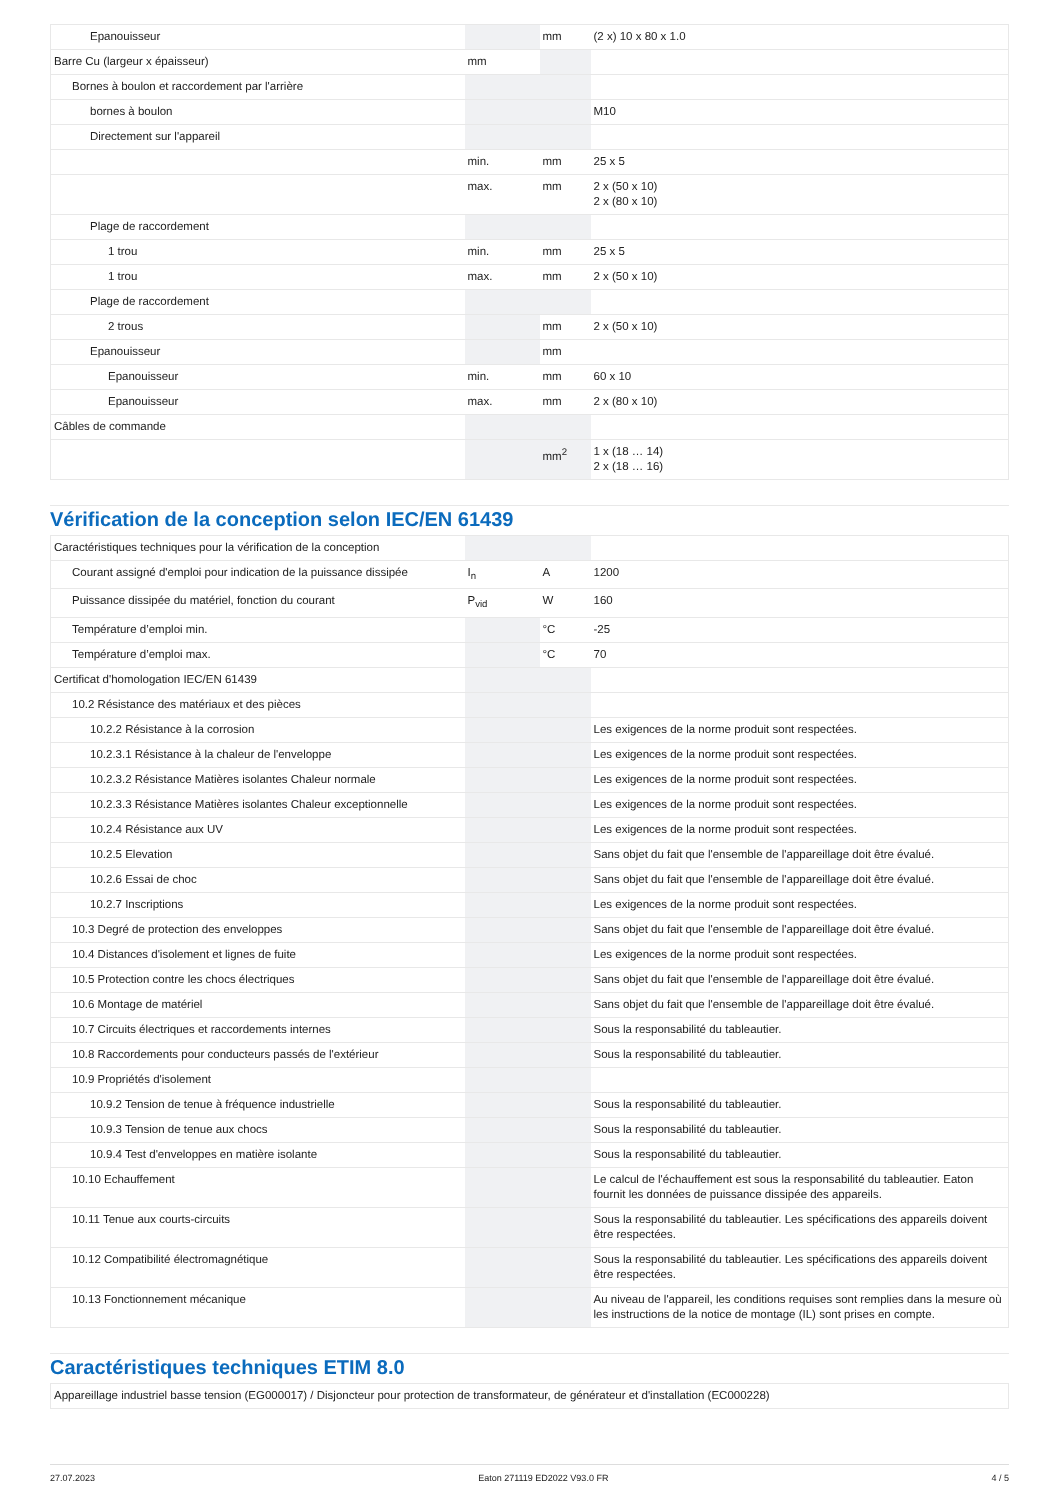| Epanouisseur | | mm | (2 x) 10 x 80 x 1.0 |
| Barre Cu (largeur x épaisseur) | mm | | |
| Bornes à boulon et raccordement par l'arrière | | | |
| bornes à boulon | | | M10 |
| Directement sur l'appareil | | | |
| | min. | mm | 25 x 5 |
| | max. | mm | 2 x (50 x 10) 2 x (80 x 10) |
| Plage de raccordement | | | |
| 1 trou | min. | mm | 25 x 5 |
| 1 trou | max. | mm | 2 x (50 x 10) |
| Plage de raccordement | | | |
| 2 trous | | mm | 2 x (50 x 10) |
| Epanouisseur | | mm | |
| Epanouisseur | min. | mm | 60 x 10 |
| Epanouisseur | max. | mm | 2 x (80 x 10) |
| Câbles de commande | | | |
| | | mm<sup>2</sup> | 1 x (18 … 14) 2 x (18 … 16) |
Vérification de la conception selon IEC/EN 61439
| Caractéristiques techniques pour la vérification de la conception | | | |
| Courant assigné d'emploi pour indication de la puissance dissipée | I<sub>n</sub> | A | 1200 |
| Puissance dissipée du matériel, fonction du courant | P<sub>vid</sub> | W | 160 |
| Température d’emploi min. | | °C | -25 |
| Température d’emploi max. | | °C | 70 |
| Certificat d'homologation IEC/EN 61439 | | | |
| 10.2 Résistance des matériaux et des pièces | | | |
| 10.2.2 Résistance à la corrosion | | | Les exigences de la norme produit sont respectées. |
| 10.2.3.1 Résistance à la chaleur de l'enveloppe | | | Les exigences de la norme produit sont respectées. |
| 10.2.3.2 Résistance Matières isolantes Chaleur normale | | | Les exigences de la norme produit sont respectées. |
| 10.2.3.3 Résistance Matières isolantes Chaleur exceptionnelle | | | Les exigences de la norme produit sont respectées. |
| 10.2.4 Résistance aux UV | | | Les exigences de la norme produit sont respectées. |
| 10.2.5 Elevation | | | Sans objet du fait que l'ensemble de l'appareillage doit être évalué. |
| 10.2.6 Essai de choc | | | Sans objet du fait que l'ensemble de l'appareillage doit être évalué. |
| 10.2.7 Inscriptions | | | Les exigences de la norme produit sont respectées. |
| 10.3 Degré de protection des enveloppes | | | Sans objet du fait que l'ensemble de l'appareillage doit être évalué. |
| 10.4 Distances d'isolement et lignes de fuite | | | Les exigences de la norme produit sont respectées. |
| 10.5 Protection contre les chocs électriques | | | Sans objet du fait que l'ensemble de l'appareillage doit être évalué. |
| 10.6 Montage de matériel | | | Sans objet du fait que l'ensemble de l'appareillage doit être évalué. |
| 10.7 Circuits électriques et raccordements internes | | | Sous la responsabilité du tableautier. |
| 10.8 Raccordements pour conducteurs passés de l'extérieur | | | Sous la responsabilité du tableautier. |
| 10.9 Propriétés d'isolement | | | |
| 10.9.2 Tension de tenue à fréquence industrielle | | | Sous la responsabilité du tableautier. |
| 10.9.3 Tension de tenue aux chocs | | | Sous la responsabilité du tableautier. |
| 10.9.4 Test d'enveloppes en matière isolante | | | Sous la responsabilité du tableautier. |
| 10.10 Echauffement | | | Le calcul de l'échauffement est sous la responsabilité du tableautier. Eaton fournit les données de puissance dissipée des appareils. |
| 10.11 Tenue aux courts-circuits | | | Sous la responsabilité du tableautier. Les spécifications des appareils doivent être respectées. |
| 10.12 Compatibilité électromagnétique | | | Sous la responsabilité du tableautier. Les spécifications des appareils doivent être respectées. |
| 10.13 Fonctionnement mécanique | | | Au niveau de l'appareil, les conditions requises sont remplies dans la mesure où les instructions de la notice de montage (IL) sont prises en compte. |
Caractéristiques techniques ETIM 8.0
| Appareillage industriel basse tension (EG000017) / Disjoncteur pour protection de transformateur, de générateur et d'installation (EC000228) |
27.07.2023 Eaton 271119 ED2022 V93.0 FR 4 / 5